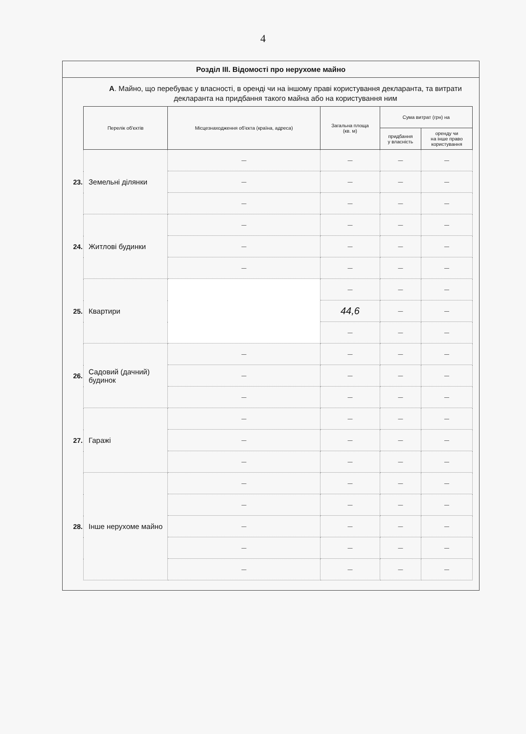4
Розділ III. Відомості про нерухоме майно
А. Майно, що перебуває у власності, в оренді чи на іншому праві користування декларанта, та витрати декларанта на придбання такого майна або на користування ним
| | Перелік об'єктів | Місцезнаходження об'єкта (країна, адреса) | Загальна площа (кв. м) | Сума витрат (грн) на | |
| | | | | придбання у власність | оренду чи на інше право користування |
| 23. | Земельні ділянки | — | — | — | — |
| | | — | — | — | — |
| | | — | — | — | — |
| 24. | Житлові будинки | — | — | — | — |
| | | — | — | — | — |
| | | — | — | — | — |
| 25. | Квартири | | — | — | — |
| | | | 44,6 | — | — |
| | | | — | — | — |
| 26. | Садовий (дачний) будинок | — | — | — | — |
| | | — | — | — | — |
| | | — | — | — | — |
| 27. | Гаражі | — | — | — | — |
| | | — | — | — | — |
| | | — | — | — | — |
| 28. | Інше нерухоме майно | — | — | — | — |
| | | — | — | — | — |
| | | — | — | — | — |
| | | — | — | — | — |
| | | — | — | — | — |